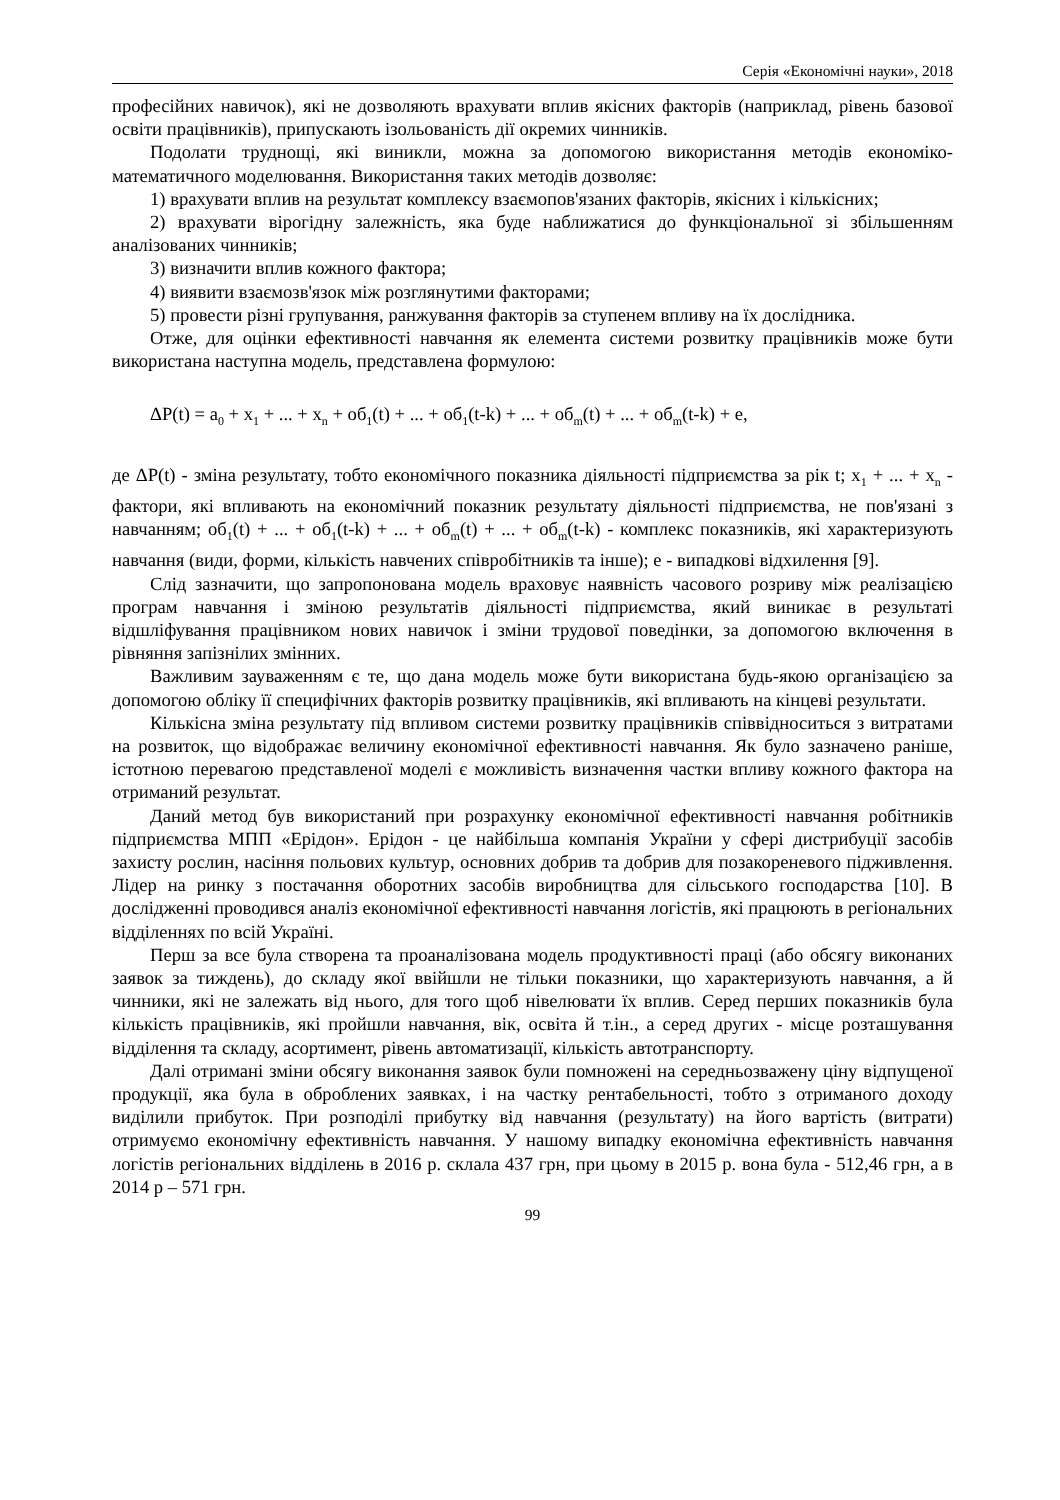Серія «Економічні науки», 2018
професійних навичок), які не дозволяють врахувати вплив якісних факторів (наприклад, рівень базової освіти працівників), припускають ізольованість дії окремих чинників.
Подолати труднощі, які виникли, можна за допомогою використання методів економіко-математичного моделювання. Використання таких методів дозволяє:
1) врахувати вплив на результат комплексу взаємопов'язаних факторів, якісних і кількісних;
2) врахувати вірогідну залежність, яка буде наближатися до функціональної зі збільшенням аналізованих чинників;
3) визначити вплив кожного фактора;
4) виявити взаємозв'язок між розглянутими факторами;
5) провести різні групування, ранжування факторів за ступенем впливу на їх дослідника.
Отже, для оцінки ефективності навчання як елемента системи розвитку працівників може бути використана наступна модель, представлена формулою:
ΔP(t) = a<sub>0</sub> + x<sub>1</sub> + ... + x<sub>n</sub> + об<sub>1</sub>(t) + ... + об<sub>1</sub>(t-k) + ... + об<sub>m</sub>(t) + ... + об<sub>m</sub>(t-k) + e,
де ΔP(t) - зміна результату, тобто економічного показника діяльності підприємства за рік t; x<sub>1</sub> + ... + x<sub>n</sub> - фактори, які впливають на економічний показник результату діяльності підприємства, не пов'язані з навчанням; об<sub>1</sub>(t) + ... + об<sub>1</sub>(t-k) + ... + об<sub>m</sub>(t) + ... + об<sub>m</sub>(t-k) - комплекс показників, які характеризують навчання (види, форми, кількість навчених співробітників та інше); e - випадкові відхилення [9].
Слід зазначити, що запропонована модель враховує наявність часового розриву між реалізацією програм навчання і зміною результатів діяльності підприємства, який виникає в результаті відшліфування працівником нових навичок і зміни трудової поведінки, за допомогою включення в рівняння запізнілих змінних.
Важливим зауваженням є те, що дана модель може бути використана будь-якою організацією за допомогою обліку її специфічних факторів розвитку працівників, які впливають на кінцеві результати.
Кількісна зміна результату під впливом системи розвитку працівників співвідноситься з витратами на розвиток, що відображає величину економічної ефективності навчання. Як було зазначено раніше, істотною перевагою представленої моделі є можливість визначення частки впливу кожного фактора на отриманий результат.
Даний метод був використаний при розрахунку економічної ефективності навчання робітників підприємства МПП «Ерідон». Ерідон - це найбільша компанія України у сфері дистрибуції засобів захисту рослин, насіння польових культур, основних добрив та добрив для позакореневого підживлення. Лідер на ринку з постачання оборотних засобів виробництва для сільського господарства [10]. В дослідженні проводився аналіз економічної ефективності навчання логістів, які працюють в регіональних відділеннях по всій Україні.
Перш за все була створена та проаналізована модель продуктивності праці (або обсягу виконаних заявок за тиждень), до складу якої ввійшли не тільки показники, що характеризують навчання, а й чинники, які не залежать від нього, для того щоб нівелювати їх вплив. Серед перших показників була кількість працівників, які пройшли навчання, вік, освіта й т.ін., а серед других - місце розташування відділення та складу, асортимент, рівень автоматизації, кількість автотранспорту.
Далі отримані зміни обсягу виконання заявок були помножені на середньозважену ціну відпущеної продукції, яка була в оброблених заявках, і на частку рентабельності, тобто з отриманого доходу виділили прибуток. При розподілі прибутку від навчання (результату) на його вартість (витрати) отримуємо економічну ефективність навчання. У нашому випадку економічна ефективність навчання логістів регіональних відділень в 2016 р. склала 437 грн, при цьому в 2015 р. вона була - 512,46 грн, а в 2014 р – 571 грн.
99